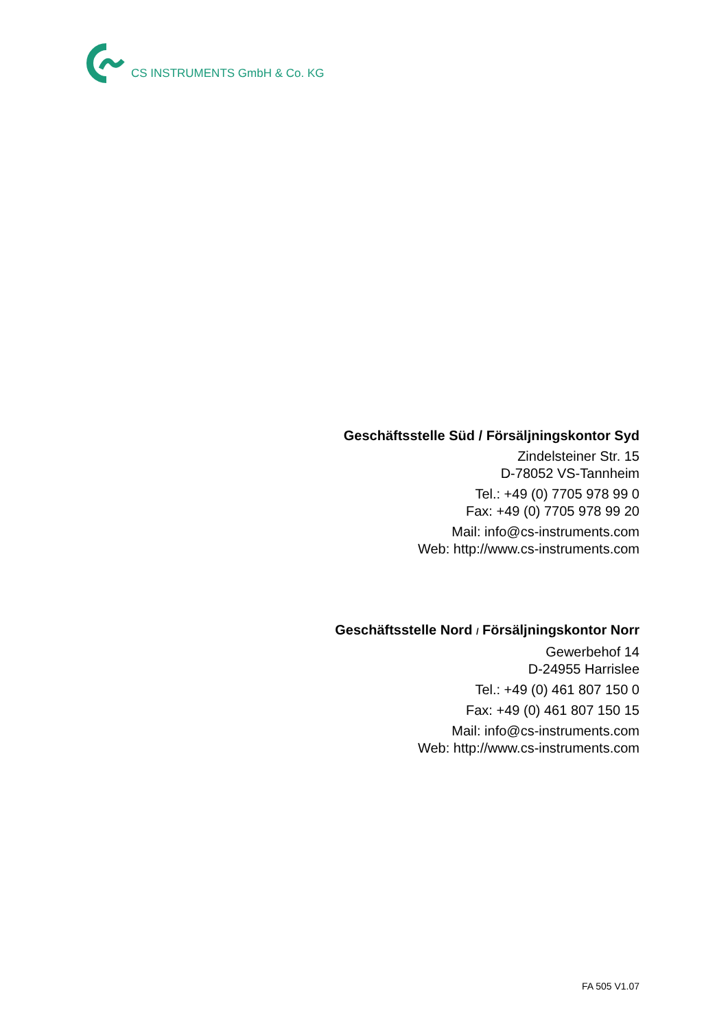CS INSTRUMENTS GmbH & Co. KG
Geschäftsstelle Süd / Försäljningskontor Syd
Zindelsteiner Str. 15
D-78052 VS-Tannheim
Tel.: +49 (0) 7705 978 99 0
Fax: +49 (0) 7705 978 99 20
Mail: info@cs-instruments.com
Web: http://www.cs-instruments.com
Geschäftsstelle Nord / Försäljningskontor Norr
Gewerbehof 14
D-24955 Harrislee
Tel.: +49 (0) 461 807 150 0
Fax: +49 (0) 461 807 150 15
Mail: info@cs-instruments.com
Web: http://www.cs-instruments.com
FA 505 V1.07